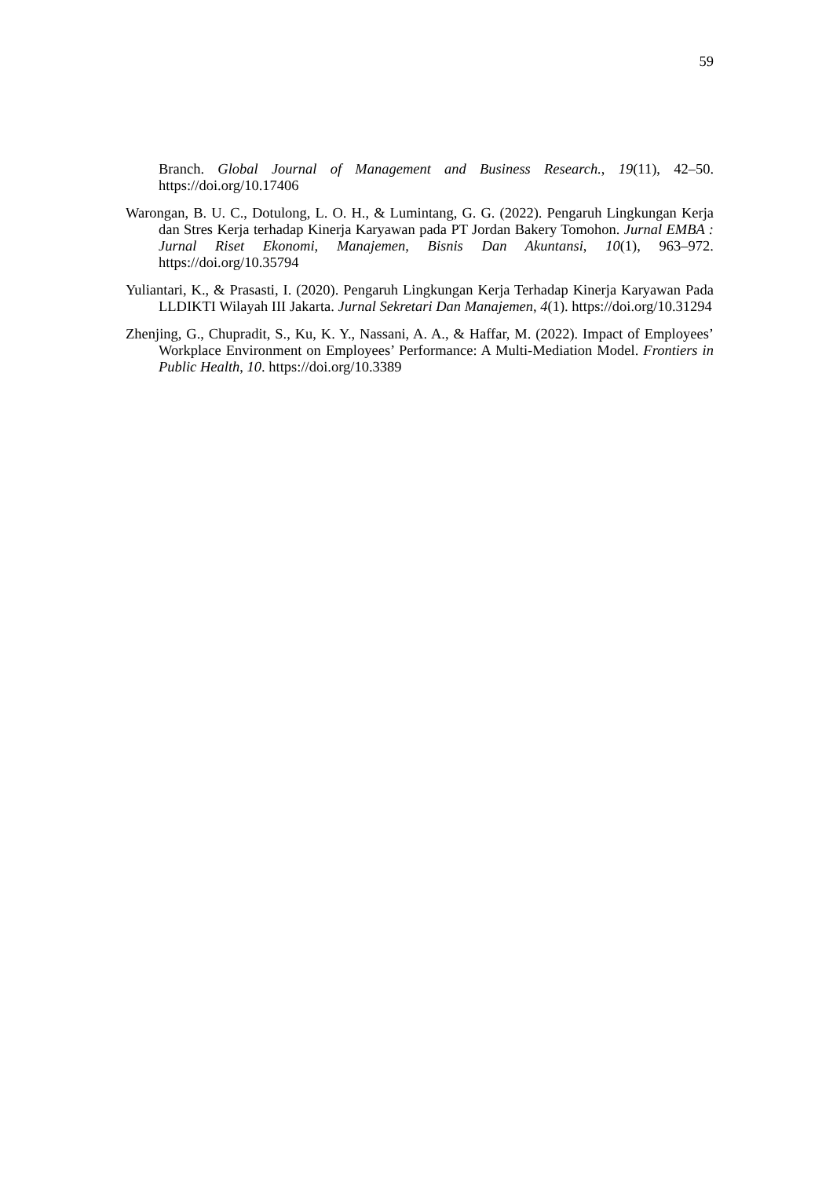59
Branch. Global Journal of Management and Business Research., 19(11), 42–50. https://doi.org/10.17406
Warongan, B. U. C., Dotulong, L. O. H., & Lumintang, G. G. (2022). Pengaruh Lingkungan Kerja dan Stres Kerja terhadap Kinerja Karyawan pada PT Jordan Bakery Tomohon. Jurnal EMBA : Jurnal Riset Ekonomi, Manajemen, Bisnis Dan Akuntansi, 10(1), 963–972. https://doi.org/10.35794
Yuliantari, K., & Prasasti, I. (2020). Pengaruh Lingkungan Kerja Terhadap Kinerja Karyawan Pada LLDIKTI Wilayah III Jakarta. Jurnal Sekretari Dan Manajemen, 4(1). https://doi.org/10.31294
Zhenjing, G., Chupradit, S., Ku, K. Y., Nassani, A. A., & Haffar, M. (2022). Impact of Employees’ Workplace Environment on Employees’ Performance: A Multi-Mediation Model. Frontiers in Public Health, 10. https://doi.org/10.3389